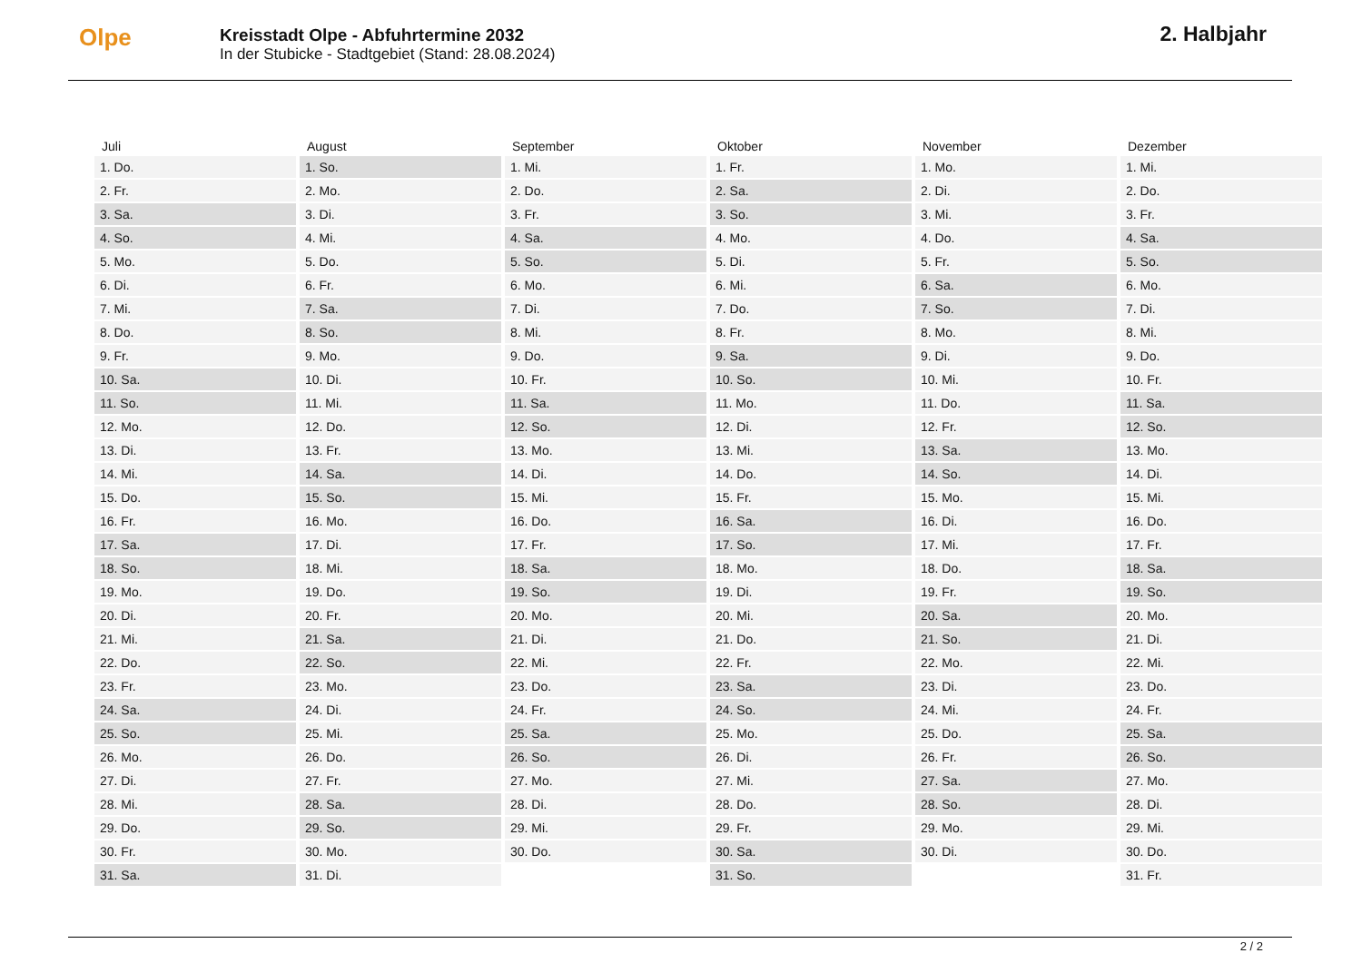Olpe
Kreisstadt Olpe - Abfuhrtermine 2032
In der Stubicke - Stadtgebiet (Stand: 28.08.2024)
2. Halbjahr
| Juli | August | September | Oktober | November | Dezember |
| --- | --- | --- | --- | --- | --- |
| 1. Do. | 1. So. | 1. Mi. | 1. Fr. | 1. Mo. | 1. Mi. |
| 2. Fr. | 2. Mo. | 2. Do. | 2. Sa. | 2. Di. | 2. Do. |
| 3. Sa. | 3. Di. | 3. Fr. | 3. So. | 3. Mi. | 3. Fr. |
| 4. So. | 4. Mi. | 4. Sa. | 4. Mo. | 4. Do. | 4. Sa. |
| 5. Mo. | 5. Do. | 5. So. | 5. Di. | 5. Fr. | 5. So. |
| 6. Di. | 6. Fr. | 6. Mo. | 6. Mi. | 6. Sa. | 6. Mo. |
| 7. Mi. | 7. Sa. | 7. Di. | 7. Do. | 7. So. | 7. Di. |
| 8. Do. | 8. So. | 8. Mi. | 8. Fr. | 8. Mo. | 8. Mi. |
| 9. Fr. | 9. Mo. | 9. Do. | 9. Sa. | 9. Di. | 9. Do. |
| 10. Sa. | 10. Di. | 10. Fr. | 10. So. | 10. Mi. | 10. Fr. |
| 11. So. | 11. Mi. | 11. Sa. | 11. Mo. | 11. Do. | 11. Sa. |
| 12. Mo. | 12. Do. | 12. So. | 12. Di. | 12. Fr. | 12. So. |
| 13. Di. | 13. Fr. | 13. Mo. | 13. Mi. | 13. Sa. | 13. Mo. |
| 14. Mi. | 14. Sa. | 14. Di. | 14. Do. | 14. So. | 14. Di. |
| 15. Do. | 15. So. | 15. Mi. | 15. Fr. | 15. Mo. | 15. Mi. |
| 16. Fr. | 16. Mo. | 16. Do. | 16. Sa. | 16. Di. | 16. Do. |
| 17. Sa. | 17. Di. | 17. Fr. | 17. So. | 17. Mi. | 17. Fr. |
| 18. So. | 18. Mi. | 18. Sa. | 18. Mo. | 18. Do. | 18. Sa. |
| 19. Mo. | 19. Do. | 19. So. | 19. Di. | 19. Fr. | 19. So. |
| 20. Di. | 20. Fr. | 20. Mo. | 20. Mi. | 20. Sa. | 20. Mo. |
| 21. Mi. | 21. Sa. | 21. Di. | 21. Do. | 21. So. | 21. Di. |
| 22. Do. | 22. So. | 22. Mi. | 22. Fr. | 22. Mo. | 22. Mi. |
| 23. Fr. | 23. Mo. | 23. Do. | 23. Sa. | 23. Di. | 23. Do. |
| 24. Sa. | 24. Di. | 24. Fr. | 24. So. | 24. Mi. | 24. Fr. |
| 25. So. | 25. Mi. | 25. Sa. | 25. Mo. | 25. Do. | 25. Sa. |
| 26. Mo. | 26. Do. | 26. So. | 26. Di. | 26. Fr. | 26. So. |
| 27. Di. | 27. Fr. | 27. Mo. | 27. Mi. | 27. Sa. | 27. Mo. |
| 28. Mi. | 28. Sa. | 28. Di. | 28. Do. | 28. So. | 28. Di. |
| 29. Do. | 29. So. | 29. Mi. | 29. Fr. | 29. Mo. | 29. Mi. |
| 30. Fr. | 30. Mo. | 30. Do. | 30. Sa. | 30. Di. | 30. Do. |
| 31. Sa. | 31. Di. | | 31. So. | | 31. Fr. |
2 / 2